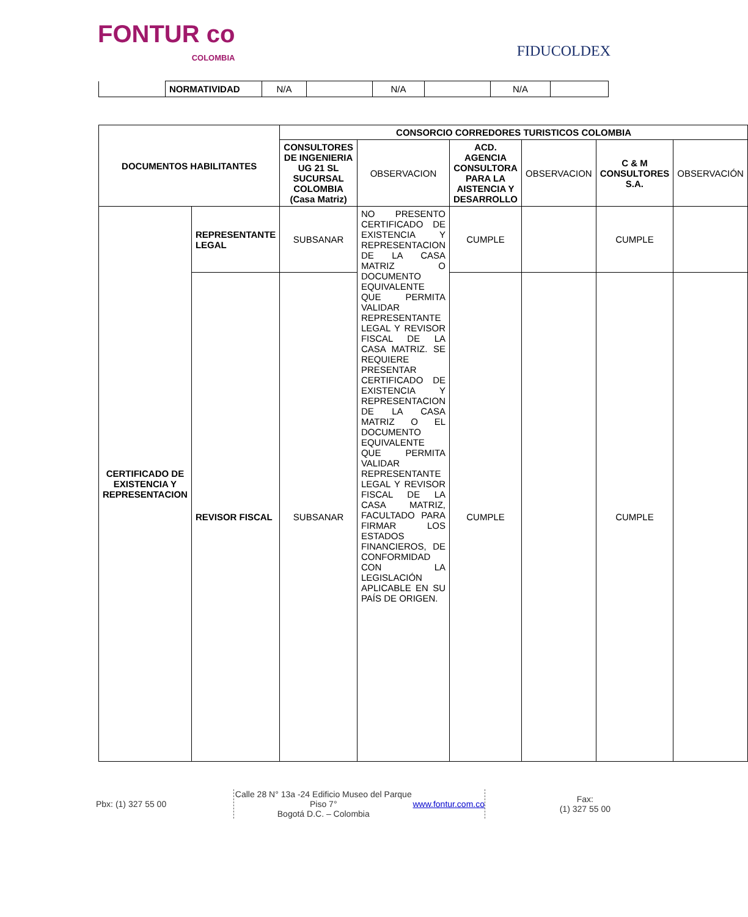FONTUR co
COLOMBIA
FIDUCOLDEX
| | NORMATIVIDAD | N/A | | N/A | | N/A | |
| DOCUMENTOS HABILITANTES | | CONSORCIO CORREDORES TURISTICOS COLOMBIA | | | | | |
| --- | --- | --- | --- | --- | --- | --- | --- |
| | | CONSULTORES DE INGENIERIA UG 21 SL SUCURSAL COLOMBIA (Casa Matriz) | OBSERVACION | ACD. AGENCIA CONSULTORA PARA LA AISTENCIA Y DESARROLLO | OBSERVACION | C & M CONSULTORES S.A. | OBSERVACIÓN |
| CERTIFICADO DE EXISTENCIA Y REPRESENTACION | REPRESENTANTE LEGAL | SUBSANAR | NO PRESENTO CERTIFICADO DE EXISTENCIA Y REPRESENTACION DE LA CASA MATRIZ O DOCUMENTO EQUIVALENTE QUE PERMITA VALIDAR REPRESENTANTE LEGAL Y REVISOR FISCAL DE LA CASA MATRIZ. SE REQUIERE PRESENTAR CERTIFICADO DE EXISTENCIA Y REPRESENTACION DE LA CASA MATRIZ O EL DOCUMENTO EQUIVALENTE QUE PERMITA VALIDAR REPRESENTANTE LEGAL Y REVISOR FISCAL DE LA CASA MATRIZ, FACULTADO PARA FIRMAR LOS ESTADOS FINANCIEROS, DE CONFORMIDAD CON LA LEGISLACIÓN APLICABLE EN SU PAÍS DE ORIGEN. | CUMPLE | | CUMPLE | |
| | REVISOR FISCAL | SUBSANAR | | CUMPLE | | CUMPLE | |
Pbx: (1) 327 55 00 Calle 28 N° 13a -24 Edificio Museo del Parque Piso 7°
Bogotá D.C. – Colombia
www.fontur.com.co
Fax:
(1) 327 55 00